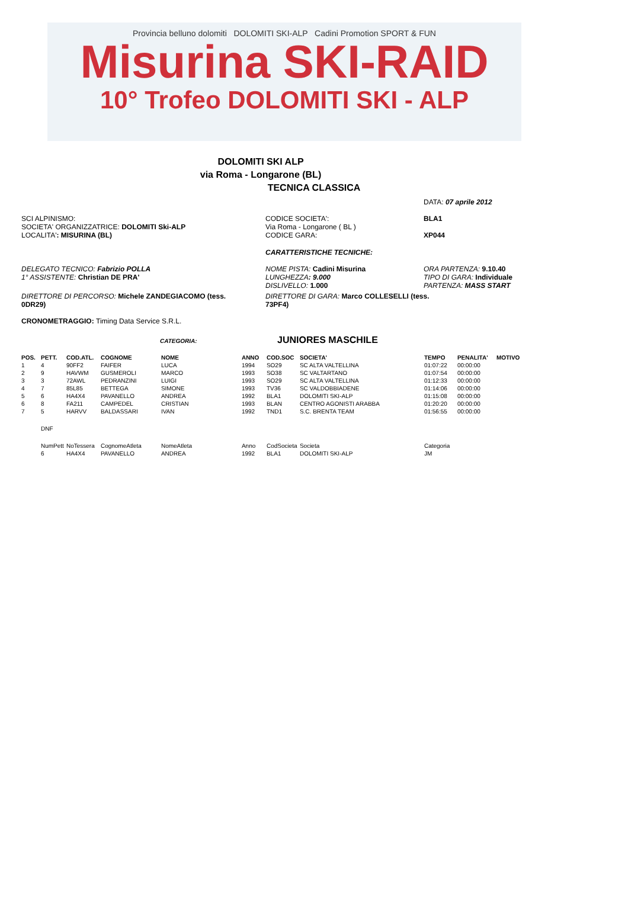Provincia belluno dolomiti DOLOMITI SKI-ALP Cadini Promotion SPORT & FUN
Misurina SKI-RAID
10° Trofeo DOLOMITI SKI - ALP
DOLOMITI SKI ALP
via Roma - Longarone (BL)
TECNICA CLASSICA
DATA: 07 aprile 2012
SCI ALPINISMO:
SOCIETA' ORGANIZZATRICE: DOLOMITI Ski-ALP
LOCALITA': MISURINA (BL)
CODICE SOCIETA':
Via Roma - Longarone ( BL )
CODICE GARA:
BLA1
XP044
CARATTERISTICHE TECNICHE:
DELEGATO TECNICO: Fabrizio POLLA
1° ASSISTENTE: Christian DE PRA'
NOME PISTA: Cadini Misurina
LUNGHEZZA: 9.000
DISLIVELLO: 1.000
ORA PARTENZA: 9.10.40
TIPO DI GARA: Individuale
PARTENZA: MASS START
DIRETTORE DI PERCORSO: Michele ZANDEGIACOMO (tess. 0DR29)
DIRETTORE DI GARA: Marco COLLESELLI (tess. 73PF4)
CRONOMETRAGGIO: Timing Data Service S.R.L.
CATEGORIA:
JUNIORES MASCHILE
| POS. | PETT. | COD.ATL. | COGNOME | NOME | ANNO | COD.SOC | SOCIETA' | TEMPO | PENALITA' | MOTIVO |
| --- | --- | --- | --- | --- | --- | --- | --- | --- | --- | --- |
| 1 | 4 | 90FF2 | FAIFER | LUCA | 1994 | SO29 | SC ALTA VALTELLINA | 01:07:22 | 00:00:00 | |
| 2 | 9 | HAVWM | GUSMEROLI | MARCO | 1993 | SO38 | SC VALTARTANO | 01:07:54 | 00:00:00 | |
| 3 | 3 | 72AWL | PEDRANZINI | LUIGI | 1993 | SO29 | SC ALTA VALTELLINA | 01:12:33 | 00:00:00 | |
| 4 | 7 | 85L85 | BETTEGA | SIMONE | 1993 | TV36 | SC VALDOBBIADENE | 01:14:06 | 00:00:00 | |
| 5 | 6 | HA4X4 | PAVANELLO | ANDREA | 1992 | BLA1 | DOLOMITI SKI-ALP | 01:15:08 | 00:00:00 | |
| 6 | 8 | FA211 | CAMPEDEL | CRISTIAN | 1993 | BLAN | CENTRO AGONISTI ARABBA | 01:20:20 | 00:00:00 | |
| 7 | 5 | HARVV | BALDASSARI | IVAN | 1992 | TND1 | S.C. BRENTA TEAM | 01:56:55 | 00:00:00 | |
| | DNF | | | | | | | | | |
| | NumPett | NoTessera | CognomeAtleta | NomeAtleta | Anno | CodSocieta | Societa | Categoria | | |
| | 6 | HA4X4 | PAVANELLO | ANDREA | 1992 | BLA1 | DOLOMITI SKI-ALP | JM | | |